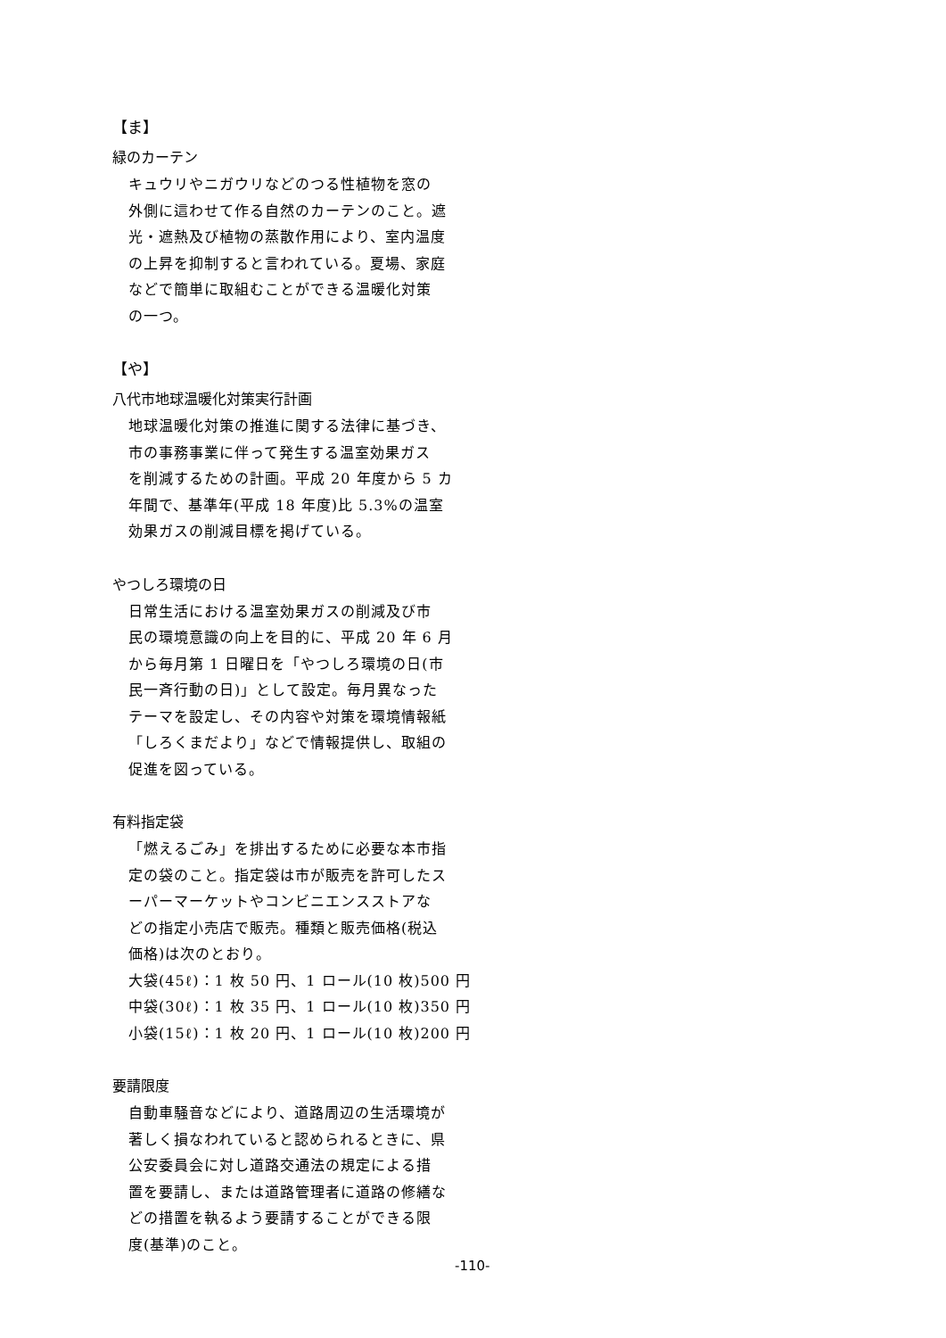【ま】
緑のカーテン
キュウリやニガウリなどのつる性植物を窓の
外側に這わせて作る自然のカーテンのこと。遮
光・遮熱及び植物の蒸散作用により、室内温度
の上昇を抑制すると言われている。夏場、家庭
などで簡単に取組むことができる温暖化対策
の一つ。
【や】
八代市地球温暖化対策実行計画
地球温暖化対策の推進に関する法律に基づき、
市の事務事業に伴って発生する温室効果ガス
を削減するための計画。平成 20 年度から 5 カ
年間で、基準年(平成 18 年度)比 5.3%の温室
効果ガスの削減目標を掲げている。
やつしろ環境の日
日常生活における温室効果ガスの削減及び市
民の環境意識の向上を目的に、平成 20 年 6 月
から毎月第 1 日曜日を「やつしろ環境の日(市
民一斉行動の日)」として設定。毎月異なった
テーマを設定し、その内容や対策を環境情報紙
「しろくまだより」などで情報提供し、取組の
促進を図っている。
有料指定袋
「燃えるごみ」を排出するために必要な本市指
定の袋のこと。指定袋は市が販売を許可したス
ーパーマーケットやコンビニエンスストアな
どの指定小売店で販売。種類と販売価格(税込
価格)は次のとおり。
大袋(45ℓ)：1 枚 50 円、1 ロール(10 枚)500 円
中袋(30ℓ)：1 枚 35 円、1 ロール(10 枚)350 円
小袋(15ℓ)：1 枚 20 円、1 ロール(10 枚)200 円
要請限度
自動車騒音などにより、道路周辺の生活環境が
著しく損なわれていると認められるときに、県
公安委員会に対し道路交通法の規定による措
置を要請し、または道路管理者に道路の修繕な
どの措置を執るよう要請することができる限
度(基準)のこと。
-110-